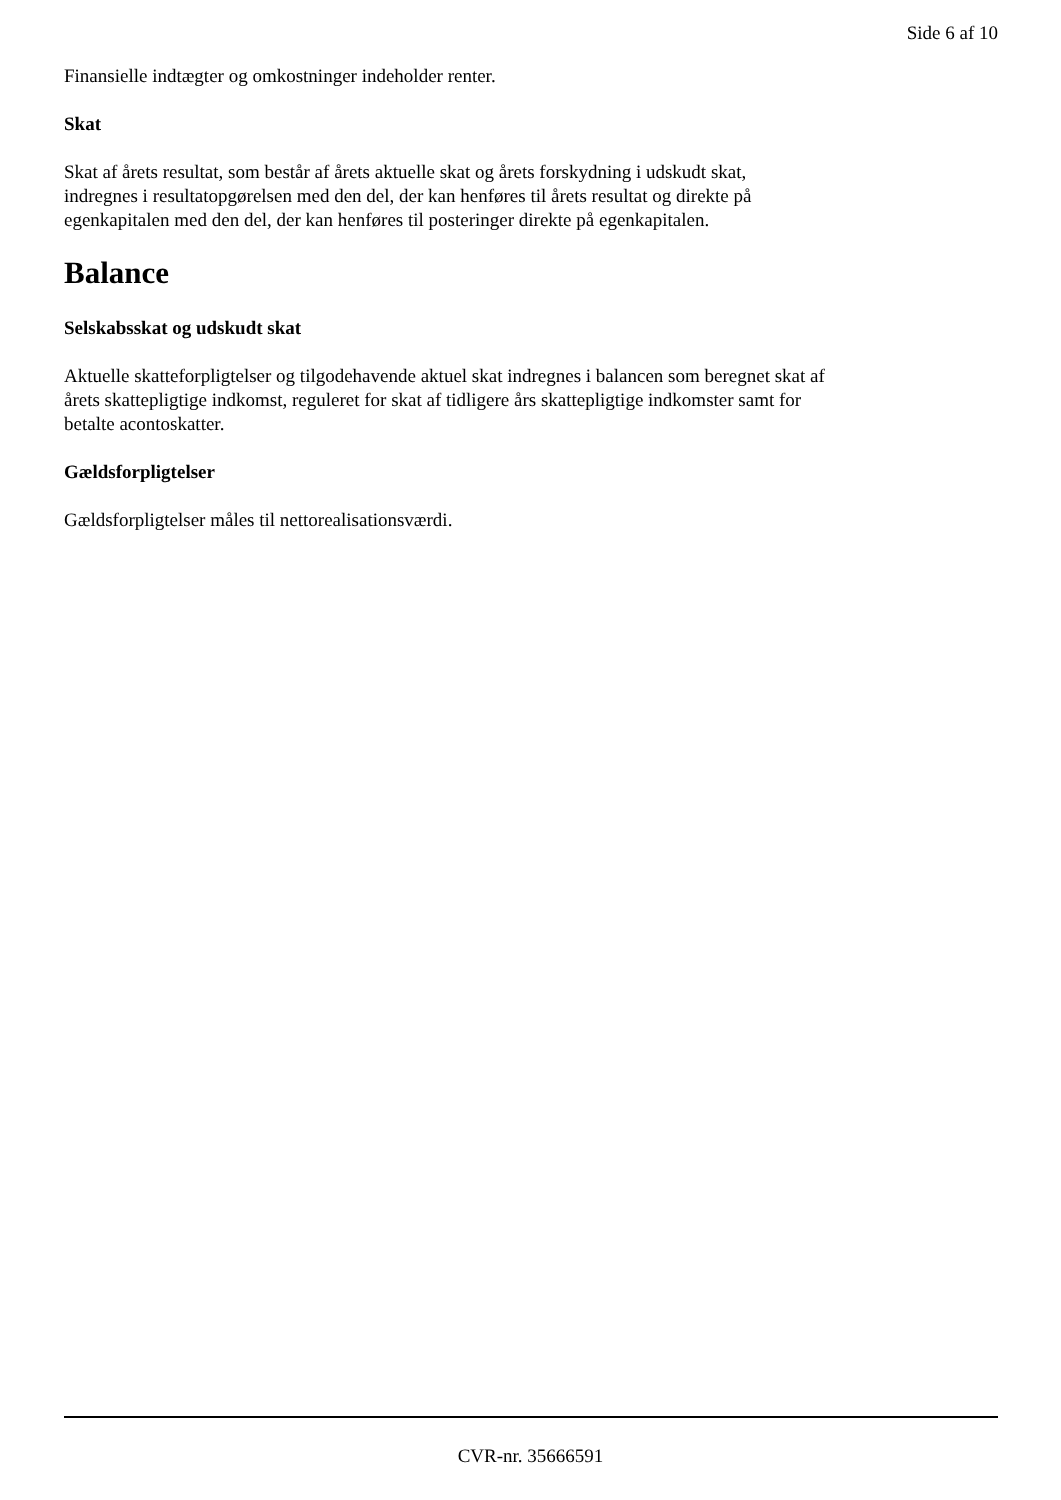Side 6 af 10
Finansielle indtægter og omkostninger indeholder renter.
Skat
Skat af årets resultat, som består af årets aktuelle skat og årets forskydning i udskudt skat,
indregnes i resultatopgørelsen med den del, der kan henføres til årets resultat og direkte på
egenkapitalen med den del, der kan henføres til posteringer direkte på egenkapitalen.
Balance
Selskabsskat og udskudt skat
Aktuelle skatteforpligtelser og tilgodehavende aktuel skat indregnes i balancen som beregnet skat af
årets skattepligtige indkomst, reguleret for skat af tidligere års skattepligtige indkomster samt for
betalte acontoskatter.
Gældsforpligtelser
Gældsforpligtelser måles til nettorealisationsværdi.
CVR-nr. 35666591